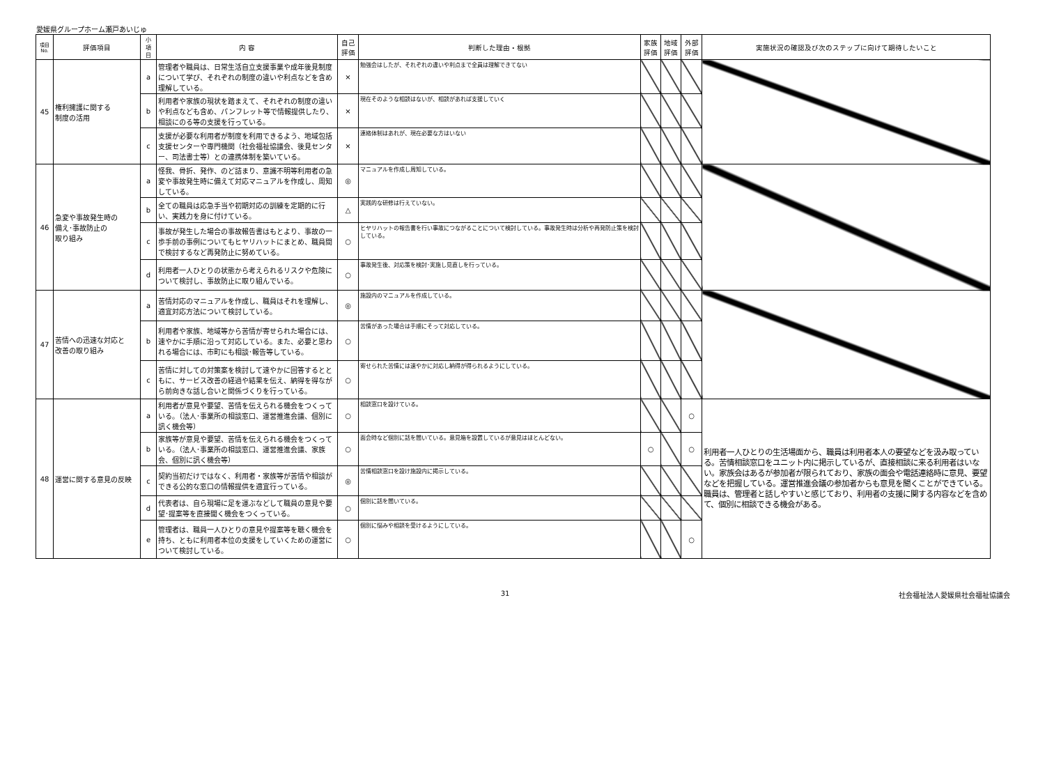愛媛県グループホーム瀬戸あいじゅ
| 項目 No. | 評価項目 | 小 項 目 | 内 容 | 自己 評価 | 判断した理由・根拠 | 家族 評価 | 地域 評価 | 外部 評価 | 実施状況の確認及び次のステップに向けて期待したいこと |
| --- | --- | --- | --- | --- | --- | --- | --- | --- | --- |
| 45 | 権利擁護に関する 制度の活用 | a | 管理者や職員は、日常生活自立支援事業や成年後見制度について学び、それぞれの制度の違いや利点などを含め理解している。 | × | 勉強会はしたが、それぞれの違いや利点まで全員は理解できてない | | | | |
| | | b | 利用者や家族の現状を踏まえて、それぞれの制度の違いや利点なども含め、パンフレット等で情報提供したり、相談にのる等の支援を行っている。 | × | 現在そのような相談はないが、相談があれば支援していく | | | | |
| | | c | 支援が必要な利用者が制度を利用できるよう、地域包括支援センターや専門機関（社会福祉協議会、後見センター、司法書士等）との連携体制を築いている。 | × | 連絡体制はあれが、現在必要な方はいない | | | | |
| 46 | 急変や事故発生時の 備え･事故防止の 取り組み | a | 怪我、骨折、発作、のど詰まり、意識不明等利用者の急変や事故発生時に備えて対応マニュアルを作成し、周知している。 | ◎ | マニュアルを作成し周知している。 | | | | |
| | | b | 全ての職員は応急手当や初期対応の訓練を定期的に行い、実践力を身に付けている。 | △ | 実践的な研修は行えていない。 | | | | |
| | | c | 事故が発生した場合の事故報告書はもとより、事故の一歩手前の事例についてもヒヤリハットにまとめ、職員間で検討するなど再発防止に努めている。 | ○ | ヒヤリハットの報告書を行い事故につながることについて検討している。事故発生時は分析や再発防止策を検討している。 | | | | |
| | | d | 利用者一人ひとりの状態から考えられるリスクや危険について検討し、事故防止に取り組んでいる。 | ○ | 事故発生後、対応策を検討･実施し見直しを行っている。 | | | | |
| 47 | 苦情への迅速な対応と 改善の取り組み | a | 苦情対応のマニュアルを作成し、職員はそれを理解し、適宜対応方法について検討している。 | ◎ | 施設内のマニュアルを作成している。 | | | | |
| | | b | 利用者や家族、地域等から苦情が寄せられた場合には、速やかに手順に沿って対応している。また、必要と思われる場合には、市町にも相談･報告等している。 | ○ | 苦情があった場合は手順にそって対応している。 | | | | |
| | | c | 苦情に対しての対策案を検討して速やかに回答するとともに、サービス改善の経過や結果を伝え、納得を得ながら前向きな話し合いと関係づくりを行っている。 | ○ | 寄せられた苦情には速やかに対応し納得が得られるようにしている。 | | | | |
| 48 | 運営に関する意見の反映 | a | 利用者が意見や要望、苦情を伝えられる機会をつくっている。（法人･事業所の相談窓口、運営推進会議、個別に訊く機会等） | ○ | 相談窓口を設けている。 | | | ○ | 利用者一人ひとりの生活場面から、職員は利用者本人の要望などを汲み取っている。苦情相談窓口をユニット内に掲示しているが、直接相談に来る利用者はいない。家族会はあるが参加者が限られており、家族の面会や電話連絡時に意見、要望などを把握している。運営推進会議の参加者からも意見を聞くことができている。職員は、管理者と話しやすいと感じており、利用者の支援に関する内容などを含めて、個別に相談できる機会がある。 |
| | | b | 家族等が意見や要望、苦情を伝えられる機会をつくっている。（法人･事業所の相談窓口、運営推進会議、家族会、個別に訊く機会等） | ○ | 面会時など個別に話を聞いている。意見箱を設置しているが意見はほとんどない。 | ○ | | ○ | |
| | | c | 契約当初だけではなく、利用者・家族等が苦情や相談ができる公的な窓口の情報提供を適宜行っている。 | ◎ | 苦情相談窓口を設け施設内に掲示している。 | | | | |
| | | d | 代表者は、自ら現場に足を運ぶなどして職員の意見や要望･提案等を直接聞く機会をつくっている。 | ○ | 個別に話を聞いている。 | | | | |
| | | e | 管理者は、職員一人ひとりの意見や提案等を聴く機会を持ち、ともに利用者本位の支援をしていくための運営について検討している。 | ○ | 個別に悩みや相談を受けるようにしている。 | | | ○ | |
31 社会福祉法人愛媛県社会福祉協議会